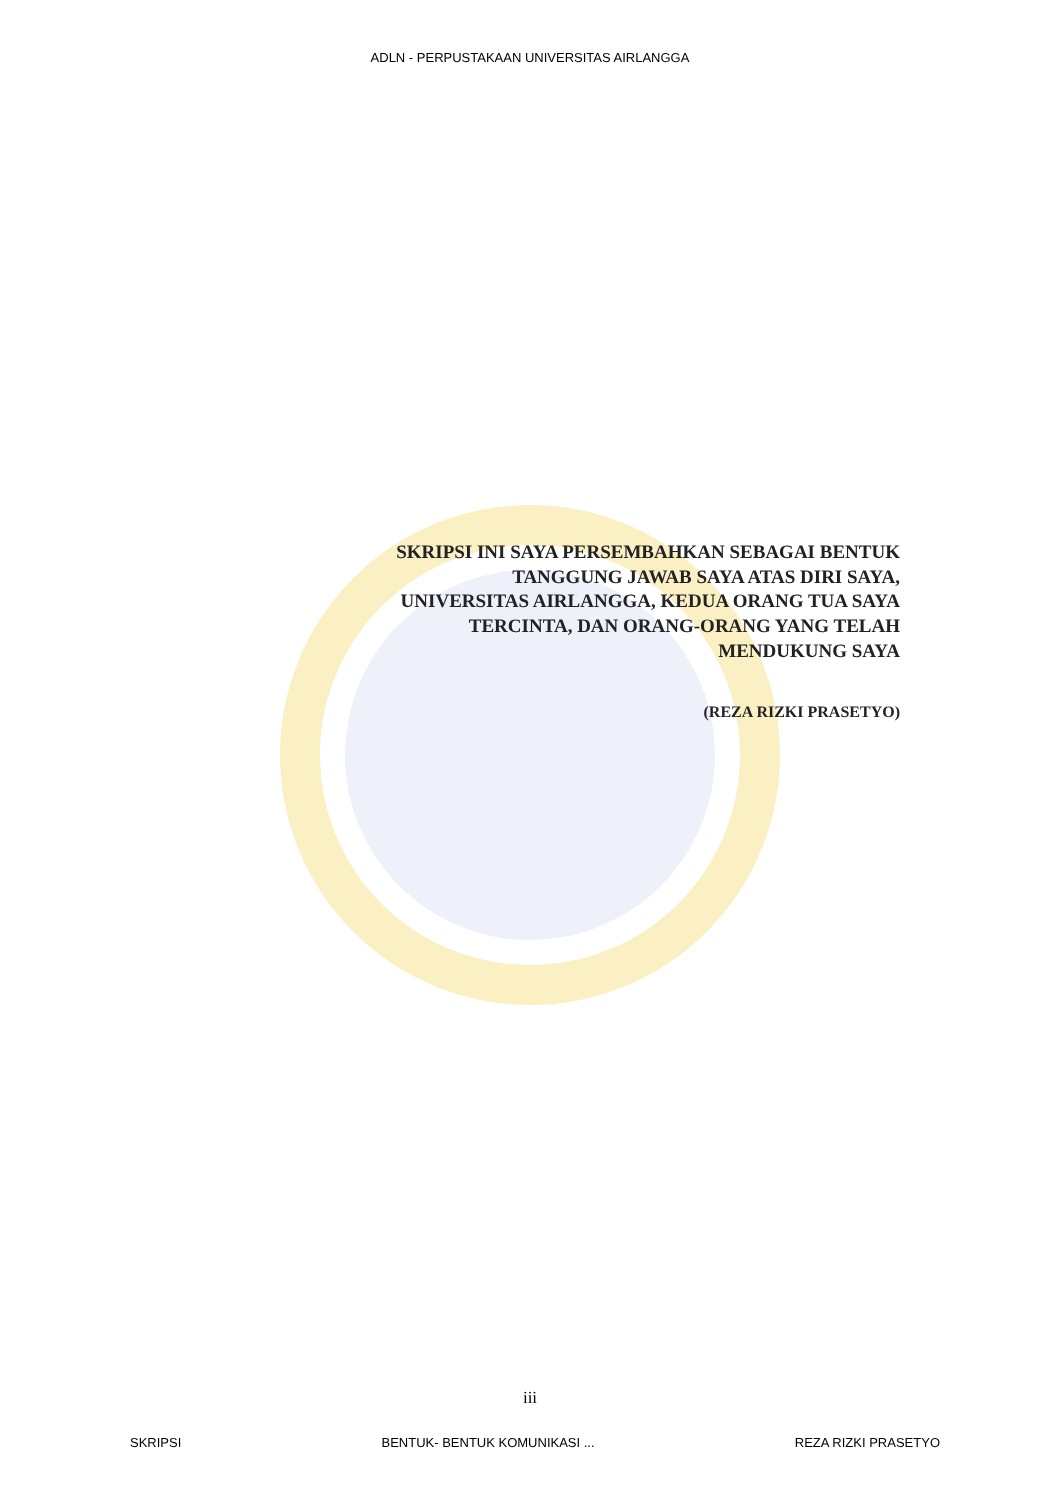ADLN - PERPUSTAKAAN UNIVERSITAS AIRLANGGA
SKRIPSI INI SAYA PERSEMBAHKAN SEBAGAI BENTUK
TANGGUNG JAWAB SAYA ATAS DIRI SAYA,
UNIVERSITAS AIRLANGGA, KEDUA ORANG TUA SAYA
TERCINTA, DAN ORANG-ORANG YANG TELAH
MENDUKUNG SAYA
(REZA RIZKI PRASETYO)
iii
SKRIPSI BENTUK- BENTUK KOMUNIKASI ... REZA RIZKI PRASETYO